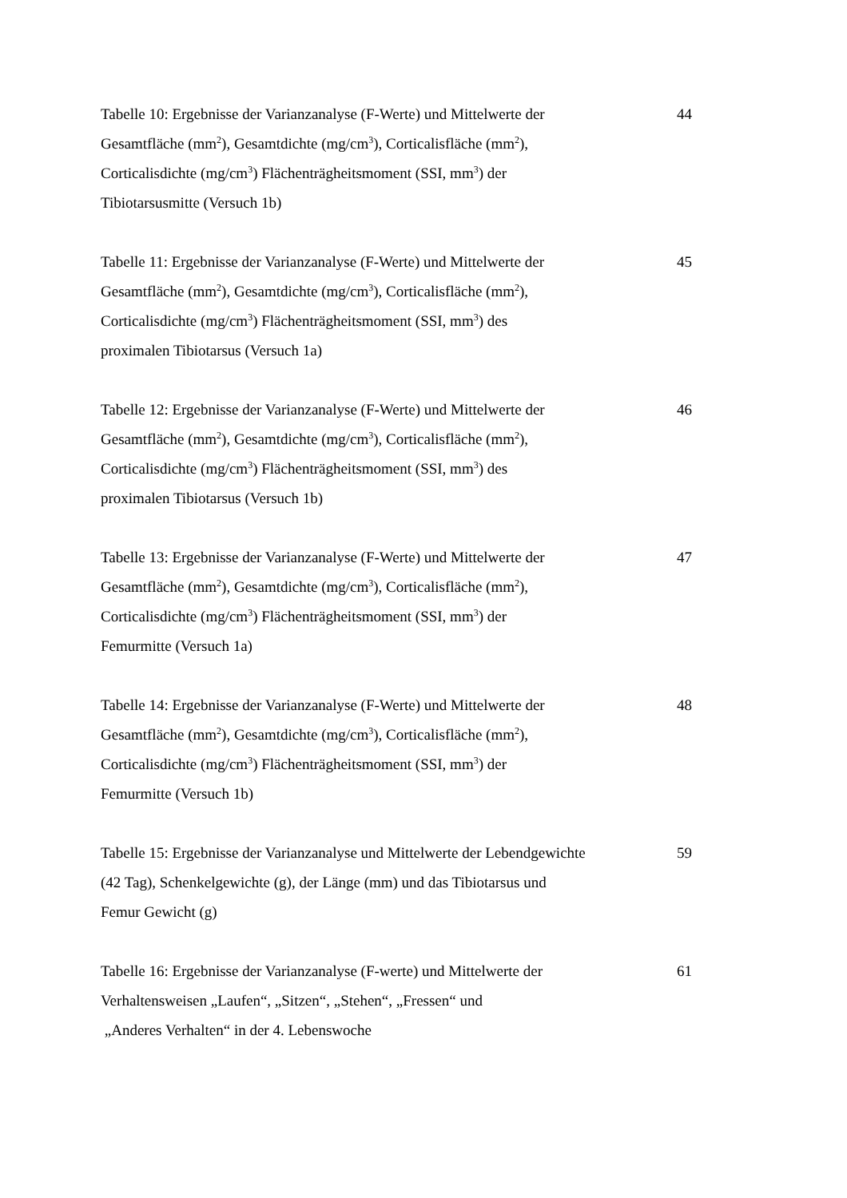Tabelle 10: Ergebnisse der Varianzanalyse (F-Werte) und Mittelwerte der
Gesamtfläche (mm<sup>2</sup>), Gesamtdichte (mg/cm<sup>3</sup>), Corticalisfläche (mm<sup>2</sup>),
Corticalisdichte (mg/cm<sup>3</sup>) Flächenträgheitsmoment (SSI, mm<sup>3</sup>) der
Tibiotarsusmitte (Versuch 1b)
44
Tabelle 11: Ergebnisse der Varianzanalyse (F-Werte) und Mittelwerte der
Gesamtfläche (mm<sup>2</sup>), Gesamtdichte (mg/cm<sup>3</sup>), Corticalisfläche (mm<sup>2</sup>),
Corticalisdichte (mg/cm<sup>3</sup>) Flächenträgheitsmoment (SSI, mm<sup>3</sup>) des
proximalen Tibiotarsus (Versuch 1a)
45
Tabelle 12: Ergebnisse der Varianzanalyse (F-Werte) und Mittelwerte der
Gesamtfläche (mm<sup>2</sup>), Gesamtdichte (mg/cm<sup>3</sup>), Corticalisfläche (mm<sup>2</sup>),
Corticalisdichte (mg/cm<sup>3</sup>) Flächenträgheitsmoment (SSI, mm<sup>3</sup>) des
proximalen Tibiotarsus (Versuch 1b)
46
Tabelle 13: Ergebnisse der Varianzanalyse (F-Werte) und Mittelwerte der
Gesamtfläche (mm<sup>2</sup>), Gesamtdichte (mg/cm<sup>3</sup>), Corticalisfläche (mm<sup>2</sup>),
Corticalisdichte (mg/cm<sup>3</sup>) Flächenträgheitsmoment (SSI, mm<sup>3</sup>) der
Femurmitte (Versuch 1a)
47
Tabelle 14: Ergebnisse der Varianzanalyse (F-Werte) und Mittelwerte der
Gesamtfläche (mm<sup>2</sup>), Gesamtdichte (mg/cm<sup>3</sup>), Corticalisfläche (mm<sup>2</sup>),
Corticalisdichte (mg/cm<sup>3</sup>) Flächenträgheitsmoment (SSI, mm<sup>3</sup>) der
Femurmitte (Versuch 1b)
48
Tabelle 15: Ergebnisse der Varianzanalyse und Mittelwerte der Lebendgewichte
(42 Tag), Schenkelgewichte (g), der Länge (mm) und das Tibiotarsus und
Femur Gewicht (g)
59
Tabelle 16: Ergebnisse der Varianzanalyse (F-werte) und Mittelwerte der
Verhaltensweisen „Laufen“, „Sitzen“, „Stehen“, „Fressen“ und
„Anderes Verhalten“ in der 4. Lebenswoche
61